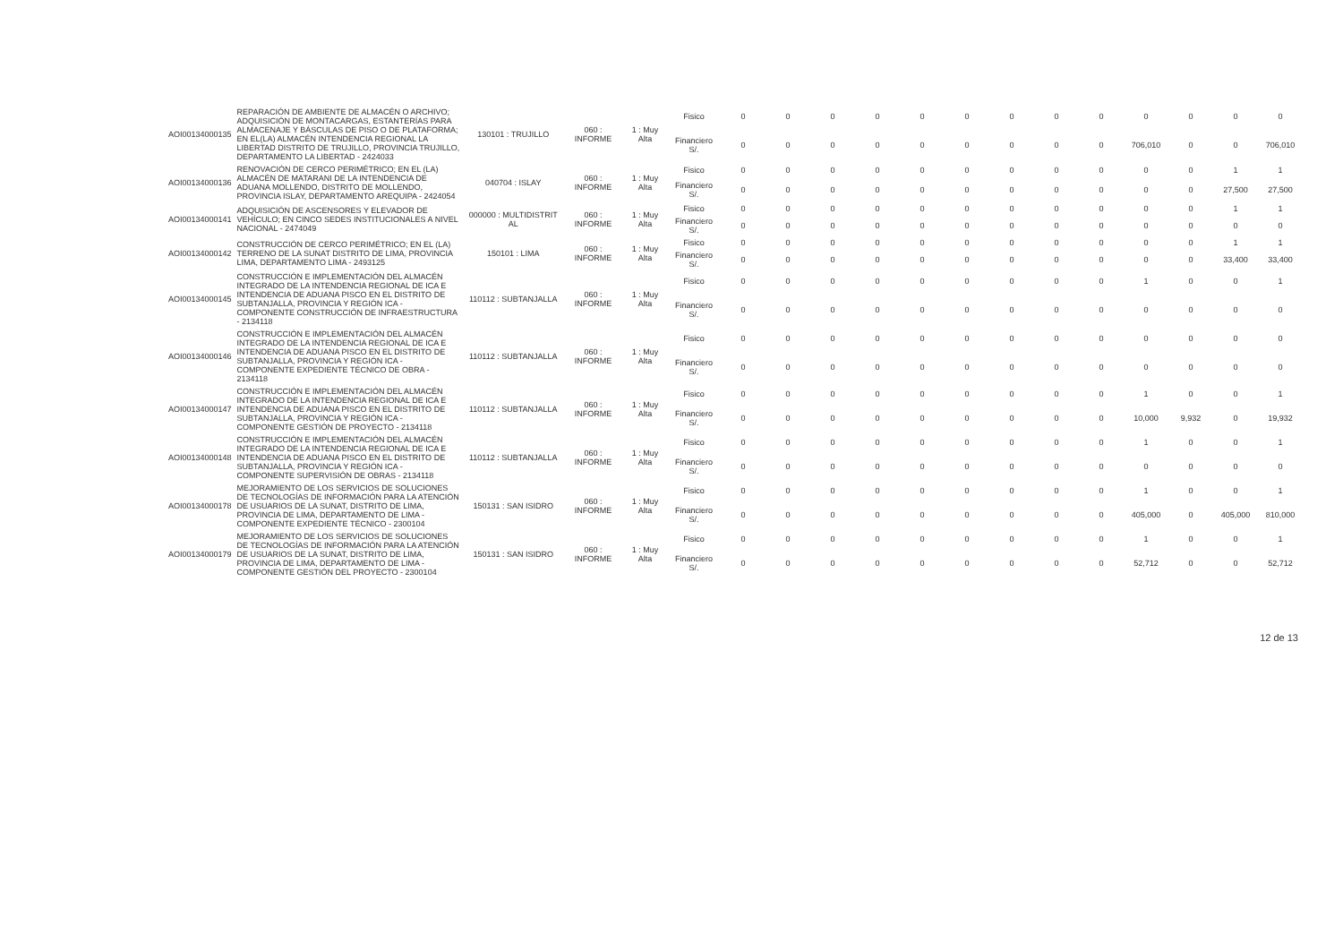| AOI00134000135 | REPARACIÓN DE AMBIENTE DE ALMACÉN O ARCHIVO; ADQUISICIÓN DE MONTACARGAS, ESTANTERÍAS PARA ALMACENAJE Y BÁSCULAS DE PISO O DE PLATAFORMA; EN EL(LA) ALMACÉN INTENDENCIA REGIONAL LA LIBERTAD DISTRITO DE TRUJILLO, PROVINCIA TRUJILLO, DEPARTAMENTO LA LIBERTAD - 2424033 | 130101 : TRUJILLO | 060 : INFORME | 1 : Muy Alta | Fisico | 0 | 0 | 0 | 0 | 0 | 0 | 0 | 0 | 0 | 0 | 0 | 0 | 0 |
| | | | | | Financiero S/. | 0 | 0 | 0 | 0 | 0 | 0 | 0 | 0 | 0 | 706,010 | 0 | 0 | 706,010 |
| AOI00134000136 | RENOVACIÓN DE CERCO PERIMÉTRICO; EN EL (LA) ALMACÉN DE MATARANI DE LA INTENDENCIA DE ADUANA MOLLENDO, DISTRITO DE MOLLENDO, PROVINCIA ISLAY, DEPARTAMENTO AREQUIPA - 2424054 | 040704 : ISLAY | 060 : INFORME | 1 : Muy Alta | Fisico | 0 | 0 | 0 | 0 | 0 | 0 | 0 | 0 | 0 | 0 | 0 | 1 | 1 |
| | | | | | Financiero S/. | 0 | 0 | 0 | 0 | 0 | 0 | 0 | 0 | 0 | 0 | 0 | 27,500 | 27,500 |
| AOI00134000141 | ADQUISICIÓN DE ASCENSORES Y ELEVADOR DE VEHÍCULO; EN CINCO SEDES INSTITUCIONALES A NIVEL NACIONAL - 2474049 | 000000 : MULTIDISTRIT AL | 060 : INFORME | 1 : Muy Alta | Fisico | 0 | 0 | 0 | 0 | 0 | 0 | 0 | 0 | 0 | 0 | 0 | 1 | 1 |
| | | | | | Financiero S/. | 0 | 0 | 0 | 0 | 0 | 0 | 0 | 0 | 0 | 0 | 0 | 0 | 0 |
| AOI00134000142 | CONSTRUCCIÓN DE CERCO PERIMÉTRICO; EN EL (LA) TERRENO DE LA SUNAT DISTRITO DE LIMA, PROVINCIA LIMA, DEPARTAMENTO LIMA - 2493125 | 150101 : LIMA | 060 : INFORME | 1 : Muy Alta | Fisico | 0 | 0 | 0 | 0 | 0 | 0 | 0 | 0 | 0 | 0 | 0 | 1 | 1 |
| | | | | | Financiero S/. | 0 | 0 | 0 | 0 | 0 | 0 | 0 | 0 | 0 | 0 | 0 | 33,400 | 33,400 |
| AOI00134000145 | CONSTRUCCIÓN E IMPLEMENTACIÓN DEL ALMACÉN INTEGRADO DE LA INTENDENCIA REGIONAL DE ICA E INTENDENCIA DE ADUANA PISCO EN EL DISTRITO DE SUBTANJALLA, PROVINCIA Y REGIÓN ICA - COMPONENTE CONSTRUCCIÓN DE INFRAESTRUCTURA - 2134118 | 110112 : SUBTANJALLA | 060 : INFORME | 1 : Muy Alta | Fisico | 0 | 0 | 0 | 0 | 0 | 0 | 0 | 0 | 0 | 1 | 0 | 0 | 1 |
| | | | | | Financiero S/. | 0 | 0 | 0 | 0 | 0 | 0 | 0 | 0 | 0 | 0 | 0 | 0 | 0 |
| AOI00134000146 | CONSTRUCCIÓN E IMPLEMENTACIÓN DEL ALMACÉN INTEGRADO DE LA INTENDENCIA REGIONAL DE ICA E INTENDENCIA DE ADUANA PISCO EN EL DISTRITO DE SUBTANJALLA, PROVINCIA Y REGIÓN ICA - COMPONENTE EXPEDIENTE TÉCNICO DE OBRA - 2134118 | 110112 : SUBTANJALLA | 060 : INFORME | 1 : Muy Alta | Fisico | 0 | 0 | 0 | 0 | 0 | 0 | 0 | 0 | 0 | 0 | 0 | 0 | 0 |
| | | | | | Financiero S/. | 0 | 0 | 0 | 0 | 0 | 0 | 0 | 0 | 0 | 0 | 0 | 0 | 0 |
| AOI00134000147 | CONSTRUCCIÓN E IMPLEMENTACIÓN DEL ALMACÉN INTEGRADO DE LA INTENDENCIA REGIONAL DE ICA E INTENDENCIA DE ADUANA PISCO EN EL DISTRITO DE SUBTANJALLA, PROVINCIA Y REGIÓN ICA - COMPONENTE GESTIÓN DE PROYECTO - 2134118 | 110112 : SUBTANJALLA | 060 : INFORME | 1 : Muy Alta | Fisico | 0 | 0 | 0 | 0 | 0 | 0 | 0 | 0 | 0 | 1 | 0 | 0 | 1 |
| | | | | | Financiero S/. | 0 | 0 | 0 | 0 | 0 | 0 | 0 | 0 | 0 | 10,000 | 9,932 | 0 | 19,932 |
| AOI00134000148 | CONSTRUCCIÓN E IMPLEMENTACIÓN DEL ALMACÉN INTEGRADO DE LA INTENDENCIA REGIONAL DE ICA E INTENDENCIA DE ADUANA PISCO EN EL DISTRITO DE SUBTANJALLA, PROVINCIA Y REGIÓN ICA - COMPONENTE SUPERVISIÓN DE OBRAS - 2134118 | 110112 : SUBTANJALLA | 060 : INFORME | 1 : Muy Alta | Fisico | 0 | 0 | 0 | 0 | 0 | 0 | 0 | 0 | 0 | 1 | 0 | 0 | 1 |
| | | | | | Financiero S/. | 0 | 0 | 0 | 0 | 0 | 0 | 0 | 0 | 0 | 0 | 0 | 0 | 0 |
| AOI00134000178 | MEJORAMIENTO DE LOS SERVICIOS DE SOLUCIONES DE TECNOLOGÍAS DE INFORMACIÓN PARA LA ATENCIÓN DE USUARIOS DE LA SUNAT, DISTRITO DE LIMA, PROVINCIA DE LIMA, DEPARTAMENTO DE LIMA - COMPONENTE EXPEDIENTE TÉCNICO - 2300104 | 150131 : SAN ISIDRO | 060 : INFORME | 1 : Muy Alta | Fisico | 0 | 0 | 0 | 0 | 0 | 0 | 0 | 0 | 0 | 1 | 0 | 0 | 1 |
| | | | | | Financiero S/. | 0 | 0 | 0 | 0 | 0 | 0 | 0 | 0 | 0 | 405,000 | 0 | 405,000 | 810,000 |
| AOI00134000179 | MEJORAMIENTO DE LOS SERVICIOS DE SOLUCIONES DE TECNOLOGÍAS DE INFORMACIÓN PARA LA ATENCIÓN DE USUARIOS DE LA SUNAT, DISTRITO DE LIMA, PROVINCIA DE LIMA, DEPARTAMENTO DE LIMA - COMPONENTE GESTIÓN DEL PROYECTO - 2300104 | 150131 : SAN ISIDRO | 060 : INFORME | 1 : Muy Alta | Fisico | 0 | 0 | 0 | 0 | 0 | 0 | 0 | 0 | 0 | 1 | 0 | 0 | 1 |
| | | | | | Financiero S/. | 0 | 0 | 0 | 0 | 0 | 0 | 0 | 0 | 0 | 52,712 | 0 | 0 | 52,712 |
12 de 13